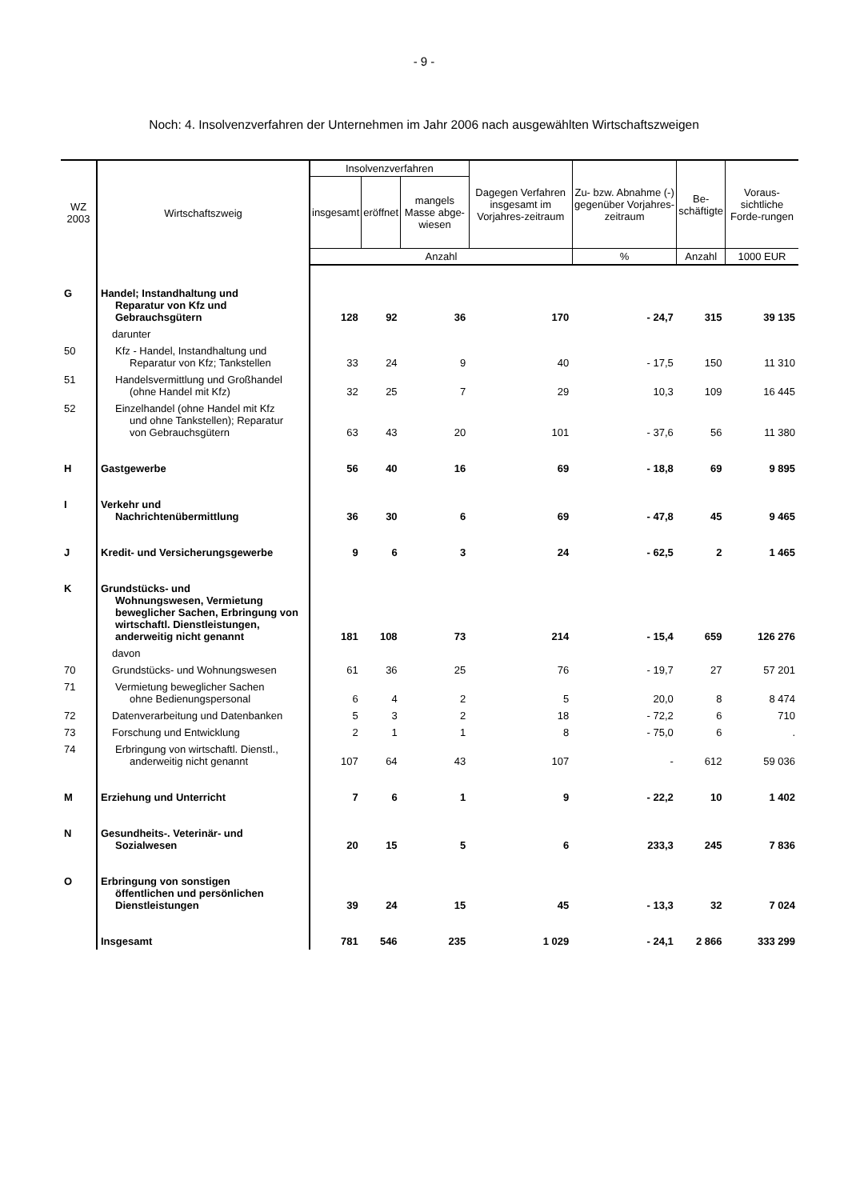- 9 -
Noch: 4. Insolvenzverfahren der Unternehmen im Jahr 2006 nach ausgewählten Wirtschaftszweigen
| WZ 2003 | Wirtschaftszweig | Insolvenzverfahren | | | Dagegen Verfahren insgesamt im Vorjahres-zeitraum | Zu- bzw. Abnahme (-) gegenüber Vorjahres-zeitraum | Be- schäftigte | Voraus-sichtliche Forde-rungen |
| --- | --- | --- | --- | --- | --- | --- | --- | --- |
| | | insgesamt | eröffnet | mangels Masse abge-wiesen | | | | |
| | | Anzahl | | | | % | Anzahl | 1000 EUR |
| G | Handel; Instandhaltung und Reparatur von Kfz und Gebrauchsgütern | 128 | 92 | 36 | 170 | - 24,7 | 315 | 39 135 |
| | darunter | | | | | | | |
| 50 | Kfz - Handel, Instandhaltung und Reparatur von Kfz; Tankstellen | 33 | 24 | 9 | 40 | - 17,5 | 150 | 11 310 |
| 51 | Handelsvermittlung und Großhandel (ohne Handel mit Kfz) | 32 | 25 | 7 | 29 | 10,3 | 109 | 16 445 |
| 52 | Einzelhandel (ohne Handel mit Kfz und ohne Tankstellen); Reparatur von Gebrauchsgütern | 63 | 43 | 20 | 101 | - 37,6 | 56 | 11 380 |
| H | Gastgewerbe | 56 | 40 | 16 | 69 | - 18,8 | 69 | 9 895 |
| I | Verkehr und Nachrichtenübermittlung | 36 | 30 | 6 | 69 | - 47,8 | 45 | 9 465 |
| J | Kredit- und Versicherungsgewerbe | 9 | 6 | 3 | 24 | - 62,5 | 2 | 1 465 |
| K | Grundstücks- und Wohnungswesen, Vermietung beweglicher Sachen, Erbringung von wirtschaftl. Dienstleistungen, anderweitig nicht genannt | 181 | 108 | 73 | 214 | - 15,4 | 659 | 126 276 |
| | davon | | | | | | | |
| 70 | Grundstücks- und Wohnungswesen | 61 | 36 | 25 | 76 | - 19,7 | 27 | 57 201 |
| 71 | Vermietung beweglicher Sachen ohne Bedienungspersonal | 6 | 4 | 2 | 5 | 20,0 | 8 | 8 474 |
| 72 | Datenverarbeitung und Datenbanken | 5 | 3 | 2 | 18 | - 72,2 | 6 | 710 |
| 73 | Forschung und Entwicklung | 2 | 1 | 1 | 8 | - 75,0 | 6 | . |
| 74 | Erbringung von wirtschaftl. Dienstl., anderweitig nicht genannt | 107 | 64 | 43 | 107 | - | 612 | 59 036 |
| M | Erziehung und Unterricht | 7 | 6 | 1 | 9 | - 22,2 | 10 | 1 402 |
| N | Gesundheits-. Veterinär- und Sozialwesen | 20 | 15 | 5 | 6 | 233,3 | 245 | 7 836 |
| O | Erbringung von sonstigen öffentlichen und persönlichen Dienstleistungen | 39 | 24 | 15 | 45 | - 13,3 | 32 | 7 024 |
| | Insgesamt | 781 | 546 | 235 | 1 029 | - 24,1 | 2 866 | 333 299 |